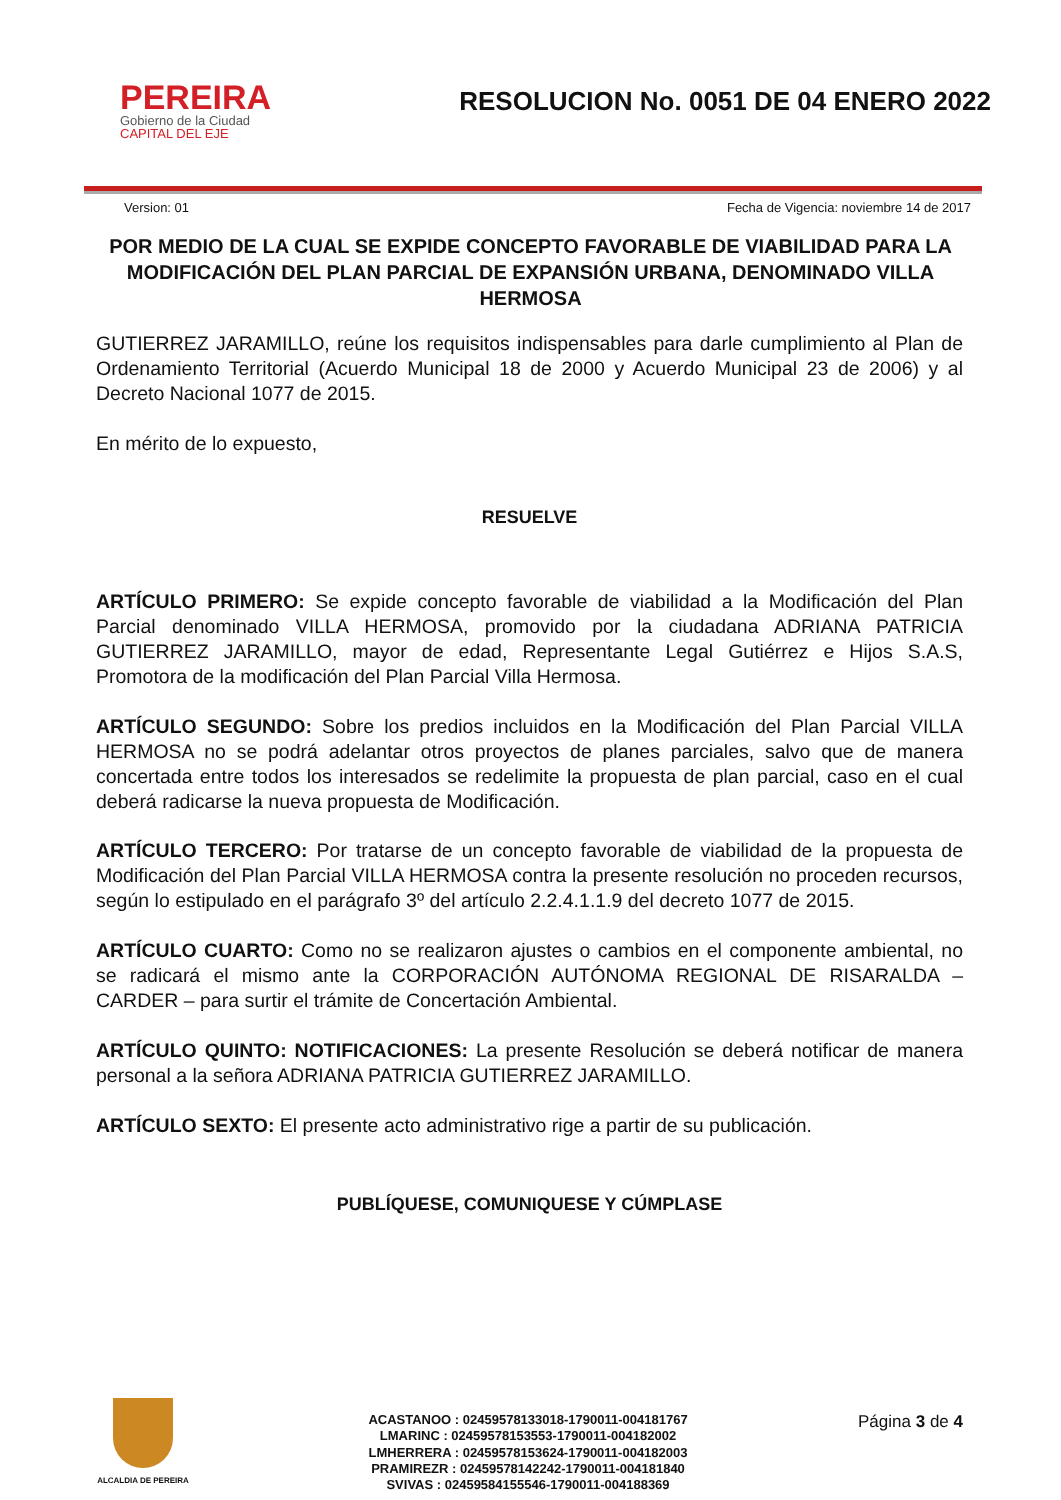PEREIRA
Gobierno de la Ciudad
CAPITAL DEL EJE
RESOLUCION No. 0051 DE 04 ENERO 2022
Version: 01 Fecha de Vigencia: noviembre 14 de 2017
POR MEDIO DE LA CUAL SE EXPIDE CONCEPTO FAVORABLE DE VIABILIDAD PARA LA MODIFICACIÓN DEL PLAN PARCIAL DE EXPANSIÓN URBANA, DENOMINADO VILLA HERMOSA
GUTIERREZ JARAMILLO, reúne los requisitos indispensables para darle cumplimiento al Plan de Ordenamiento Territorial (Acuerdo Municipal 18 de 2000 y Acuerdo Municipal 23 de 2006) y al Decreto Nacional 1077 de 2015.
En mérito de lo expuesto,
RESUELVE
ARTÍCULO PRIMERO: Se expide concepto favorable de viabilidad a la Modificación del Plan Parcial denominado VILLA HERMOSA, promovido por la ciudadana ADRIANA PATRICIA GUTIERREZ JARAMILLO, mayor de edad, Representante Legal Gutiérrez e Hijos S.A.S, Promotora de la modificación del Plan Parcial Villa Hermosa.
ARTÍCULO SEGUNDO: Sobre los predios incluidos en la Modificación del Plan Parcial VILLA HERMOSA no se podrá adelantar otros proyectos de planes parciales, salvo que de manera concertada entre todos los interesados se redelimite la propuesta de plan parcial, caso en el cual deberá radicarse la nueva propuesta de Modificación.
ARTÍCULO TERCERO: Por tratarse de un concepto favorable de viabilidad de la propuesta de Modificación del Plan Parcial VILLA HERMOSA contra la presente resolución no proceden recursos, según lo estipulado en el parágrafo 3º del artículo 2.2.4.1.1.9 del decreto 1077 de 2015.
ARTÍCULO CUARTO: Como no se realizaron ajustes o cambios en el componente ambiental, no se radicará el mismo ante la CORPORACIÓN AUTÓNOMA REGIONAL DE RISARALDA – CARDER – para surtir el trámite de Concertación Ambiental.
ARTÍCULO QUINTO: NOTIFICACIONES: La presente Resolución se deberá notificar de manera personal a la señora ADRIANA PATRICIA GUTIERREZ JARAMILLO.
ARTÍCULO SEXTO: El presente acto administrativo rige a partir de su publicación.
PUBLÍQUESE, COMUNIQUESE Y CÚMPLASE
ALCALDIA DE PEREIRA
ACASTANOO : 02459578133018-1790011-004181767
LMARINC : 02459578153553-1790011-004182002
LMHERRERA : 02459578153624-1790011-004182003
PRAMIREZR : 02459578142242-1790011-004181840
SVIVAS : 02459584155546-1790011-004188369
Página 3 de 4